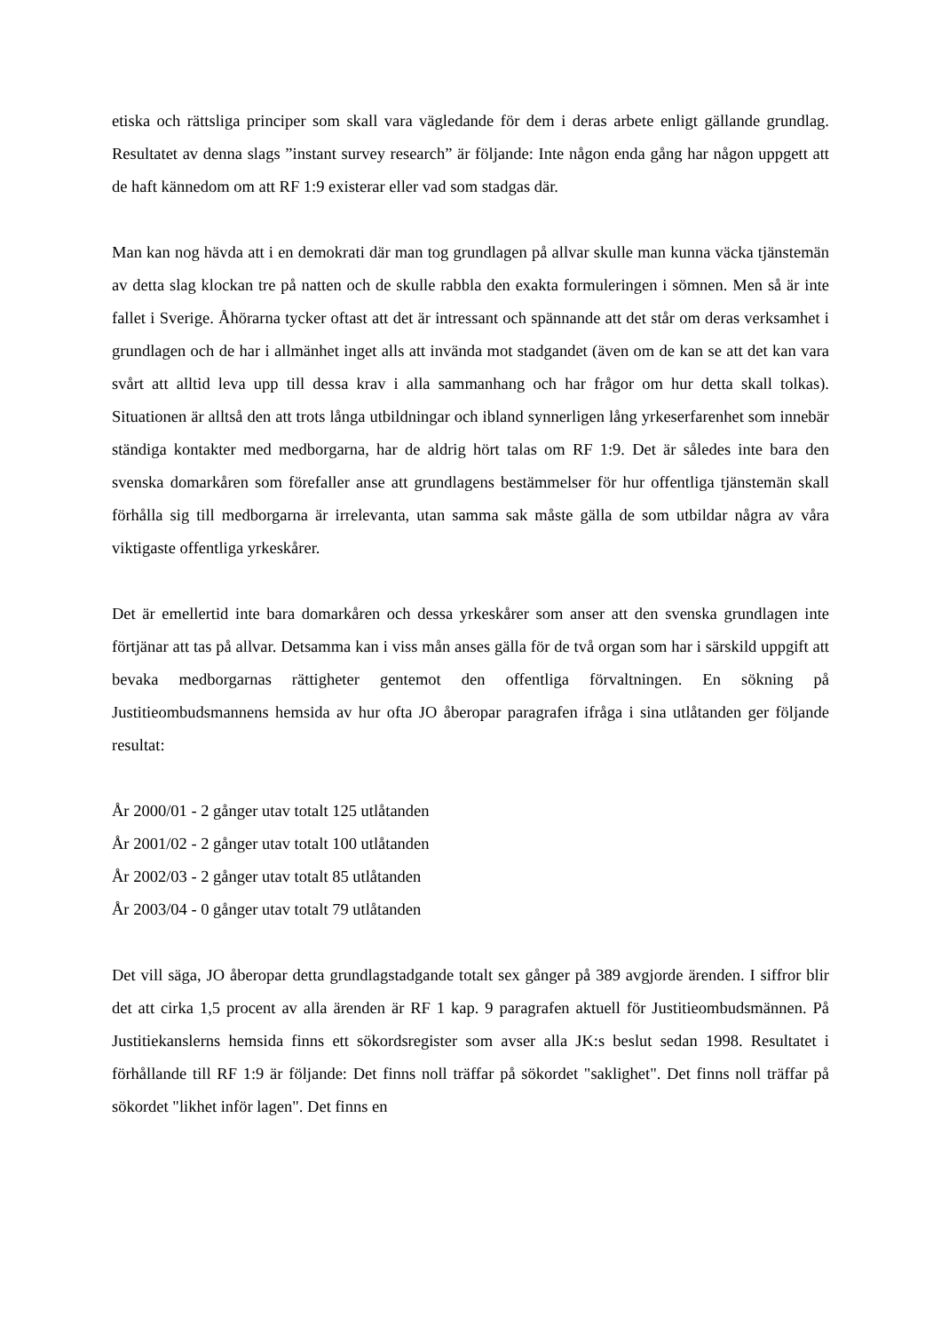etiska och rättsliga principer som skall vara vägledande för dem i deras arbete enligt gällande grundlag. Resultatet av denna slags ”instant survey research” är följande: Inte någon enda gång har någon uppgett att de haft kännedom om att RF 1:9 existerar eller vad som stadgas där.
Man kan nog hävda att i en demokrati där man tog grundlagen på allvar skulle man kunna väcka tjänstemän av detta slag klockan tre på natten och de skulle rabbla den exakta formuleringen i sömnen. Men så är inte fallet i Sverige. Åhörarna tycker oftast att det är intressant och spännande att det står om deras verksamhet i grundlagen och de har i allmänhet inget alls att invända mot stadgandet (även om de kan se att det kan vara svårt att alltid leva upp till dessa krav i alla sammanhang och har frågor om hur detta skall tolkas). Situationen är alltså den att trots långa utbildningar och ibland synnerligen lång yrkeserfarenhet som innebär ständiga kontakter med medborgarna, har de aldrig hört talas om RF 1:9. Det är således inte bara den svenska domarkåren som förefaller anse att grundlagens bestämmelser för hur offentliga tjänstemän skall förhålla sig till medborgarna är irrelevanta, utan samma sak måste gälla de som utbildar några av våra viktigaste offentliga yrkeskårer.
Det är emellertid inte bara domarkåren och dessa yrkeskårer som anser att den svenska grundlagen inte förtjänar att tas på allvar. Detsamma kan i viss mån anses gälla för de två organ som har i särskild uppgift att bevaka medborgarnas rättigheter gentemot den offentliga förvaltningen. En sökning på Justitieombudsmannens hemsida av hur ofta JO åberopar paragrafen ifråga i sina utlåtanden ger följande resultat:
År 2000/01 - 2 gånger utav totalt 125 utlåtanden
År 2001/02 - 2 gånger utav totalt 100 utlåtanden
År 2002/03 - 2 gånger utav totalt 85 utlåtanden
År 2003/04 - 0 gånger utav totalt 79 utlåtanden
Det vill säga, JO åberopar detta grundlagstadgande totalt sex gånger på 389 avgjorde ärenden. I siffror blir det att cirka 1,5 procent av alla ärenden är RF 1 kap. 9 paragrafen aktuell för Justitieombudsmännen. På Justitiekanslerns hemsida finns ett sökordsregister som avser alla JK:s beslut sedan 1998. Resultatet i förhållande till RF 1:9 är följande: Det finns noll träffar på sökordet "saklighet". Det finns noll träffar på sökordet "likhet inför lagen". Det finns en